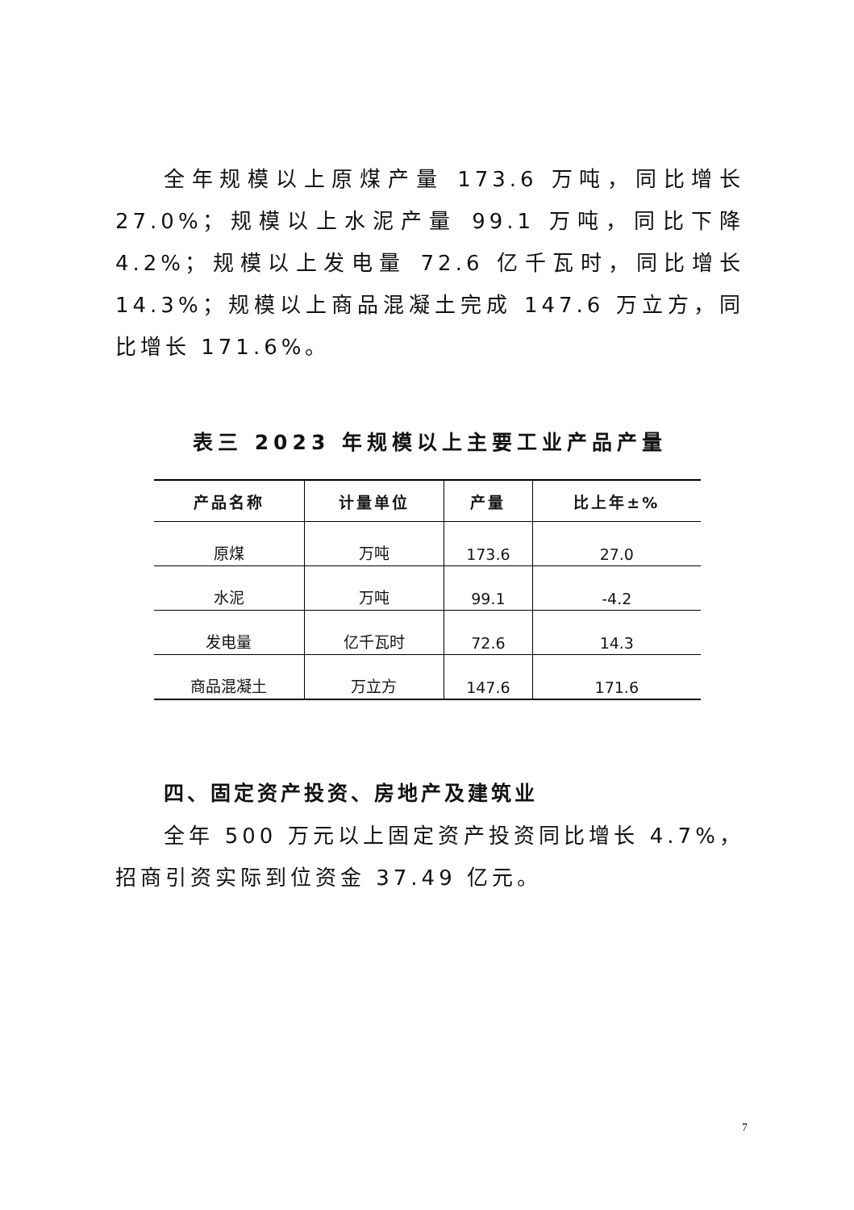全年规模以上原煤产量 173.6 万吨，同比增长 27.0%；规模以上水泥产量 99.1 万吨，同比下降 4.2%；规模以上发电量 72.6 亿千瓦时，同比增长 14.3%；规模以上商品混凝土完成 147.6 万立方，同比增长 171.6%。
表三 2023 年规模以上主要工业产品产量
| 产品名称 | 计量单位 | 产量 | 比上年±% |
| --- | --- | --- | --- |
| 原煤 | 万吨 | 173.6 | 27.0 |
| 水泥 | 万吨 | 99.1 | -4.2 |
| 发电量 | 亿千瓦时 | 72.6 | 14.3 |
| 商品混凝土 | 万立方 | 147.6 | 171.6 |
四、固定资产投资、房地产及建筑业
全年 500 万元以上固定资产投资同比增长 4.7%，招商引资实际到位资金 37.49 亿元。
7